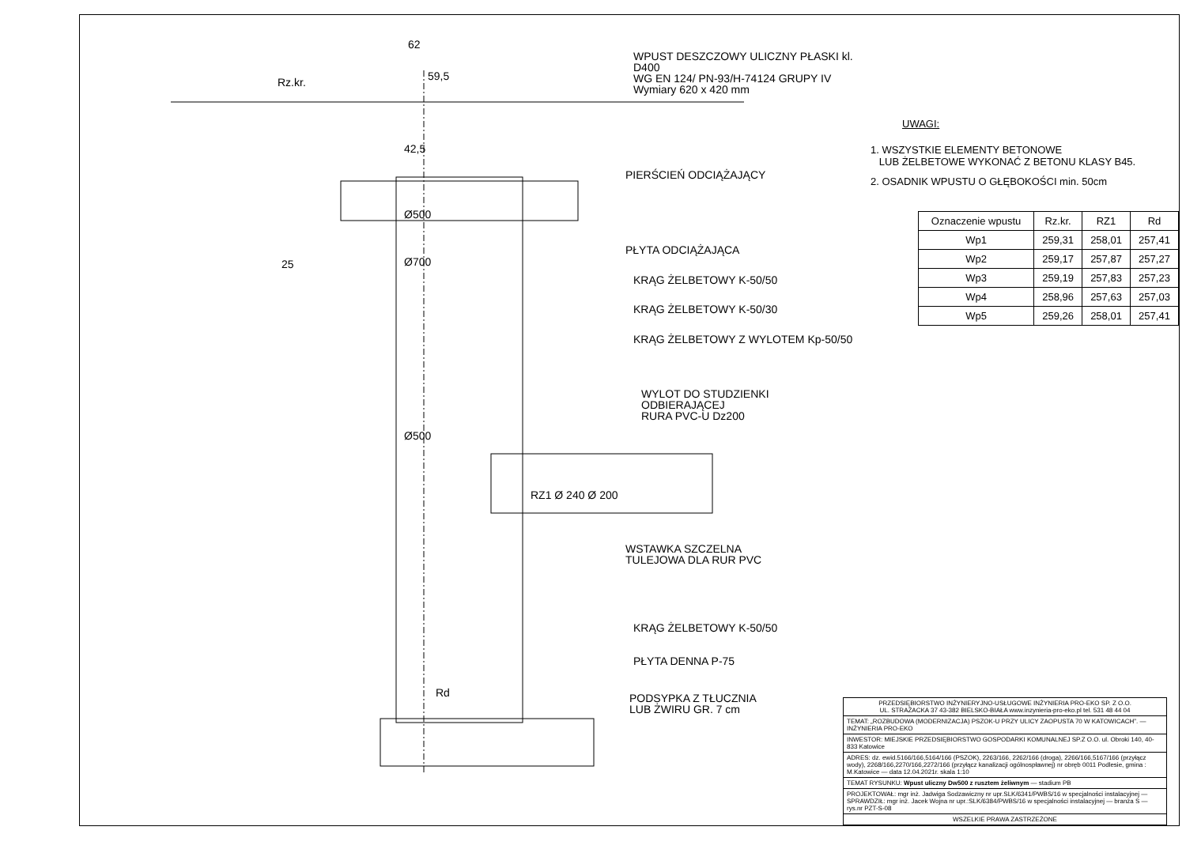62
59,5
Rz.kr.
WPUST DESZCZOWY ULICZNY PŁASKI kl. D400
WG EN 124/ PN-93/H-74124 GRUPY IV
Wymiary 620 x 420 mm
42,5
PIERŚCIEŃ ODCIĄŻAJĄCY
Ø500
25 Ø700
PŁYTA ODCIĄŻAJĄCA
KRĄG ŻELBETOWY K-50/50
KRĄG ŻELBETOWY K-50/30
KRĄG ŻELBETOWY Z WYLOTEM Kp-50/50
WYLOT DO STUDZIENKI ODBIERAJĄCEJ
RURA PVC-U Dz200
Ø500
RZ1 Ø 240 Ø 200
WSTAWKA SZCZELNA
TULEJOWA DLA RUR PVC
KRĄG ŻELBETOWY K-50/50
PŁYTA DENNA P-75
Rd
PODSYPKA Z TŁUCZNIA
LUB ŻWIRU GR. 7 cm
UWAGI:
1. WSZYSTKIE ELEMENTY BETONOWE
LUB ŻELBETOWE WYKONAĆ Z BETONU KLASY B45.
2. OSADNIK WPUSTU O GŁĘBOKOŚCI min. 50cm
| Oznaczenie wpustu | Rz.kr. | RZ1 | Rd |
| --- | --- | --- | --- |
| Wp1 | 259,31 | 258,01 | 257,41 |
| Wp2 | 259,17 | 257,87 | 257,27 |
| Wp3 | 259,19 | 257,83 | 257,23 |
| Wp4 | 258,96 | 257,63 | 257,03 |
| Wp5 | 259,26 | 258,01 | 257,41 |
PRZEDSIĘBIORSTWO INŻYNIERYJNO-USŁUGOWE INŻYNIERIA PRO-EKO SP. Z O.O.
UL. STRAŻACKA 37 43-382 BIELSKO-BIAŁA www.inzynieria-pro-eko.pl tel. 531 48 44 04
TEMAT: „ROZBUDOWA (MODERNIZACJA) PSZOK-U PRZY ULICY ZAOPUSTA 70 W KATOWICACH”. — INŻYNIERIA PRO-EKO
INWESTOR: MIEJSKIE PRZEDSIĘBIORSTWO GOSPODARKI KOMUNALNEJ SP.Z O.O. ul. Obroki 140, 40-833 Katowice
ADRES: dz. ewid.5166/166,5164/166 (PSZOK), 2263/166, 2262/166 (droga), 2266/166,5167/166 (przyłącz wody), 2268/166,2270/166,2272/166 (przyłącz kanalizacji ogólnospławnej) nr obręb 0011 Podlesie, gmina : M.Katowice — data 12.04.2021r. skala 1:10
TEMAT RYSUNKU: Wpust uliczny Dw500 z rusztem żeliwnym — stadium PB
PROJEKTOWAŁ: mgr inż. Jadwiga Sodzawiczny nr upr.SLK/6341/PWBS/16 w specjalności instalacyjnej — SPRAWDZIŁ: mgr inż. Jacek Wojna nr upr.:SLK/6384/PWBS/16 w specjalności instalacyjnej — branża S — rys.nr PZT-S-08
WSZELKIE PRAWA ZASTRZEŻONE